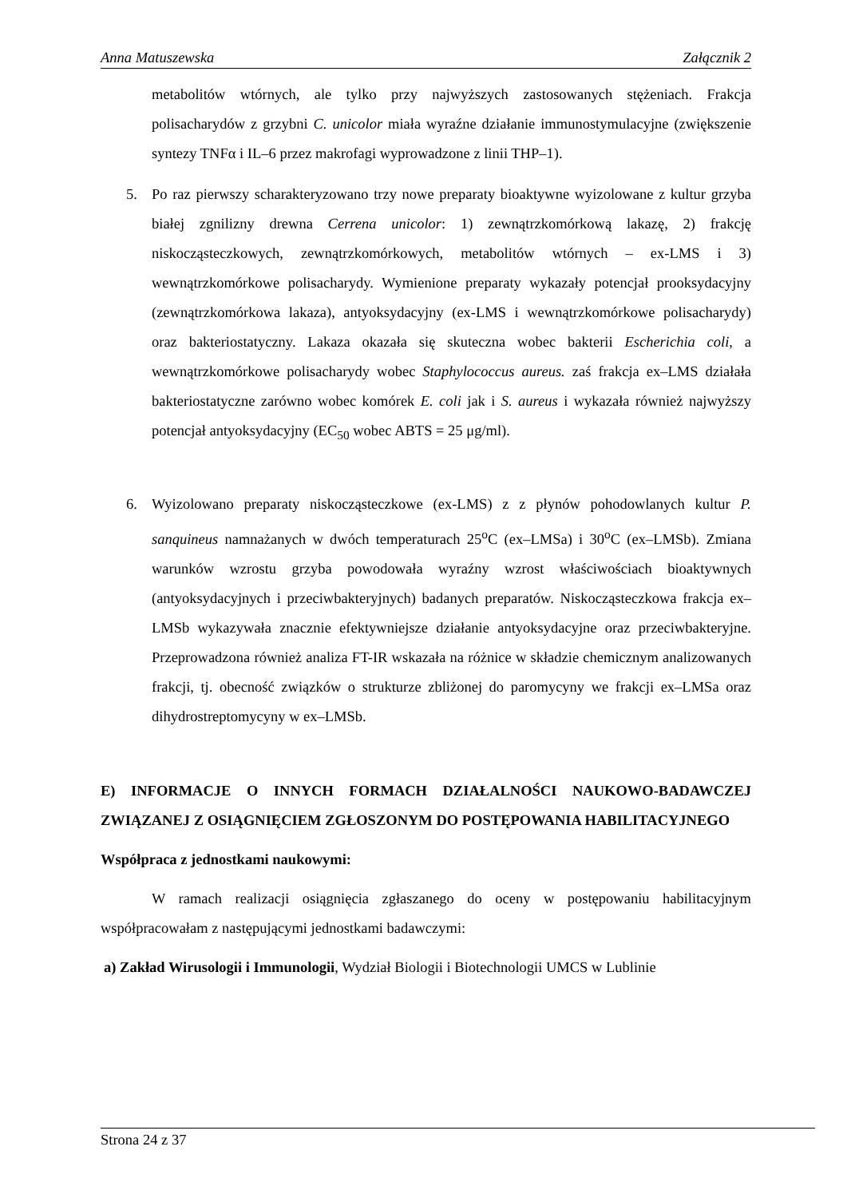Anna Matuszewska Załącznik 2
metabolitów wtórnych, ale tylko przy najwyższych zastosowanych stężeniach. Frakcja polisacharydów z grzybni C. unicolor miała wyraźne działanie immunostymulacyjne (zwiększenie syntezy TNFα i IL–6 przez makrofagi wyprowadzone z linii THP–1).
5. Po raz pierwszy scharakteryzowano trzy nowe preparaty bioaktywne wyizolowane z kultur grzyba białej zgnilizny drewna Cerrena unicolor: 1) zewnątrzkomórkową lakazę, 2) frakcję niskocząsteczkowych, zewnątrzkomórkowych, metabolitów wtórnych – ex-LMS i 3) wewnątrzkomórkowe polisacharydy. Wymienione preparaty wykazały potencjał prooksydacyjny (zewnątrzkomórkowa lakaza), antyoksydacyjny (ex-LMS i wewnątrzkomórkowe polisacharydy) oraz bakteriostatyczny. Lakaza okazała się skuteczna wobec bakterii Escherichia coli, a wewnątrzkomórkowe polisacharydy wobec Staphylococcus aureus. zaś frakcja ex–LMS działała bakteriostatyczne zarówno wobec komórek E. coli jak i S. aureus i wykazała również najwyższy potencjał antyoksydacyjny (EC<sub>50</sub> wobec ABTS = 25 μg/ml).
6. Wyizolowano preparaty niskocząsteczkowe (ex-LMS) z z płynów pohodowlanych kultur P. sanquineus namnażanych w dwóch temperaturach 25<sup>o</sup>C (ex–LMSa) i 30<sup>o</sup>C (ex–LMSb). Zmiana warunków wzrostu grzyba powodowała wyraźny wzrost właściwościach bioaktywnych (antyoksydacyjnych i przeciwbakteryjnych) badanych preparatów. Niskocząsteczkowa frakcja ex–LMSb wykazywała znacznie efektywniejsze działanie antyoksydacyjne oraz przeciwbakteryjne. Przeprowadzona również analiza FT-IR wskazała na różnice w składzie chemicznym analizowanych frakcji, tj. obecność związków o strukturze zbliżonej do paromycyny we frakcji ex–LMSa oraz dihydrostreptomycyny w ex–LMSb.
E) INFORMACJE O INNYCH FORMACH DZIAŁALNOŚCI NAUKOWO-BADAWCZEJ ZWIĄZANEJ Z OSIĄGNIĘCIEM ZGŁOSZONYM DO POSTĘPOWANIA HABILITACYJNEGO
Współpraca z jednostkami naukowymi:
W ramach realizacji osiągnięcia zgłaszanego do oceny w postępowaniu habilitacyjnym współpracowałam z następującymi jednostkami badawczymi:
a) Zakład Wirusologii i Immunologii, Wydział Biologii i Biotechnologii UMCS w Lublinie
Strona 24 z 37